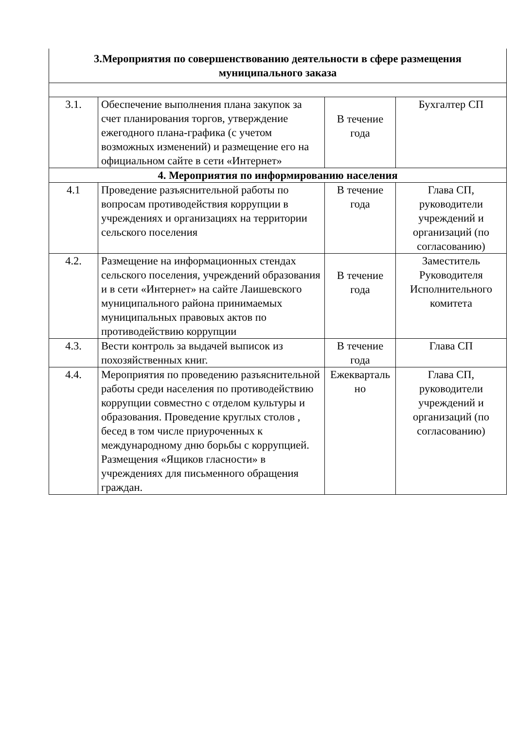| 3.Мероприятия по совершенствованию деятельности в сфере размещения муниципального заказа | | | |
| 3.1. | Обеспечение выполнения плана закупок за счет планирования торгов, утверждение ежегодного плана-графика (с учетом возможных изменений) и размещение его на официальном сайте в сети «Интернет» | В течение года | Бухгалтер СП |
| 4. Мероприятия по информированию населения | | | |
| 4.1 | Проведение разъяснительной работы по вопросам противодействия коррупции в учреждениях и организациях на территории сельского поселения | В течение года | Глава СП, руководители учреждений и организаций (по согласованию) |
| 4.2. | Размещение на информационных стендах сельского поселения, учреждений образования и в сети «Интернет» на сайте Лаишевского муниципального района принимаемых муниципальных правовых актов по противодействию коррупции | В течение года | Заместитель Руководителя Исполнительного комитета |
| 4.3. | Вести контроль за выдачей выписок из похозяйственных книг. | В течение года | Глава СП |
| 4.4. | Мероприятия по проведению разъяснительной работы среди населения по противодействию коррупции совместно с отделом культуры и образования. Проведение круглых столов , бесед в том числе приуроченных к международному дню борьбы с коррупцией. Размещения «Ящиков гласности» в учреждениях для письменного обращения граждан. | Ежекварталь но | Глава СП, руководители учреждений и организаций (по согласованию) |